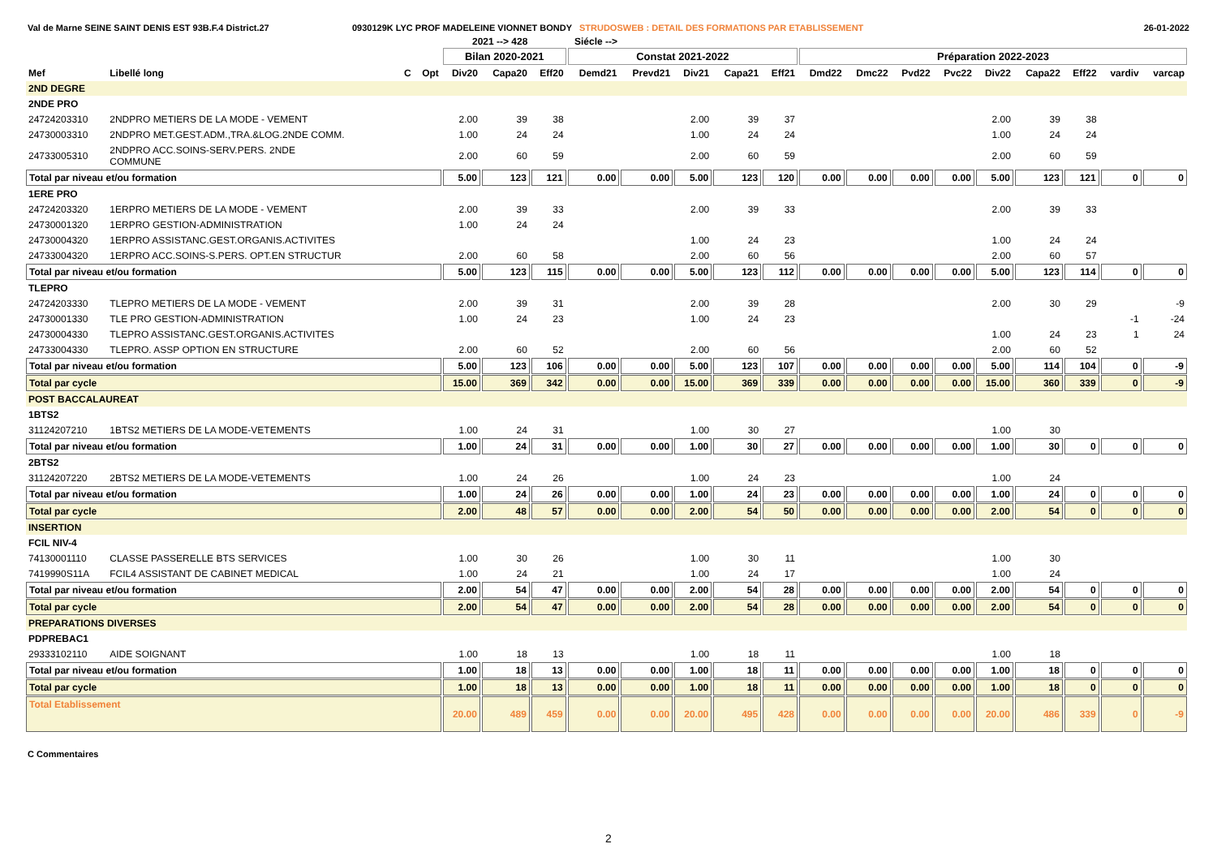Val de Marne SEINE SAINT DENIS EST 93B.F.4 District.27 0930129K LYC PROF MADELEINE VIONNET BONDY STRUDOSWEB : DETAIL DES FORMATIONS PAR ETABLISSEMENT
26-01-2022
2021 --> 428 Siécle -->
| | | | | Bilan 2020-2021 | | | Constat 2021-2022 | | | | | Préparation 2022-2023 | | | | | | | | |
| --- | --- | --- | --- | --- | --- | --- | --- | --- | --- | --- | --- | --- | --- | --- | --- | --- | --- | --- | --- | --- |
| Mef | Libellé long | C | Opt | Div20 | Capa20 | Eff20 | Demd21 | Prevd21 | Div21 | Capa21 | Eff21 | Dmd22 | Dmc22 | Pvd22 | Pvc22 | Div22 | Capa22 | Eff22 | vardiv | varcap |
| 2ND DEGRE | | | | | | | | | | | | | | | | | | | | |
| 2NDE PRO | | | | | | | | | | | | | | | | | | | | |
| 24724203310 | 2NDPRO METIERS DE LA MODE - VEMENT | | | 2.00 | 39 | 38 | | | 2.00 | 39 | 37 | | | | | 2.00 | 39 | 38 | | |
| 24730003310 | 2NDPRO MET.GEST.ADM.,TRA.&LOG.2NDE COMM. | | | 1.00 | 24 | 24 | | | 1.00 | 24 | 24 | | | | | 1.00 | 24 | 24 | | |
| 24733005310 | 2NDPRO ACC.SOINS-SERV.PERS. 2NDE COMMUNE | | | 2.00 | 60 | 59 | | | 2.00 | 60 | 59 | | | | | 2.00 | 60 | 59 | | |
| Total par niveau et/ou formation | | | | 5.00 | 123 | 121 | 0.00 | 0.00 | 5.00 | 123 | 120 | 0.00 | 0.00 | 0.00 | 0.00 | 5.00 | 123 | 121 | 0 | 0 |
| 1ERE PRO | | | | | | | | | | | | | | | | | | | | |
| 24724203320 | 1ERPRO METIERS DE LA MODE - VEMENT | | | 2.00 | 39 | 33 | | | 2.00 | 39 | 33 | | | | | 2.00 | 39 | 33 | | |
| 24730001320 | 1ERPRO GESTION-ADMINISTRATION | | | 1.00 | 24 | 24 | | | | | | | | | | | | | | |
| 24730004320 | 1ERPRO ASSISTANC.GEST.ORGANIS.ACTIVITES | | | | | | | | 1.00 | 24 | 23 | | | | | 1.00 | 24 | 24 | | |
| 24733004320 | 1ERPRO ACC.SOINS-S.PERS. OPT.EN STRUCTUR | | | 2.00 | 60 | 58 | | | 2.00 | 60 | 56 | | | | | 2.00 | 60 | 57 | | |
| Total par niveau et/ou formation | | | | 5.00 | 123 | 115 | 0.00 | 0.00 | 5.00 | 123 | 112 | 0.00 | 0.00 | 0.00 | 0.00 | 5.00 | 123 | 114 | 0 | 0 |
| TLEPRO | | | | | | | | | | | | | | | | | | | | |
| 24724203330 | TLEPRO METIERS DE LA MODE - VEMENT | | | 2.00 | 39 | 31 | | | 2.00 | 39 | 28 | | | | | 2.00 | 30 | 29 | | -9 |
| 24730001330 | TLE PRO GESTION-ADMINISTRATION | | | 1.00 | 24 | 23 | | | 1.00 | 24 | 23 | | | | | | | | -1 | -24 |
| 24730004330 | TLEPRO ASSISTANC.GEST.ORGANIS.ACTIVITES | | | | | | | | | | | | | | | 1.00 | 24 | 23 | 1 | 24 |
| 24733004330 | TLEPRO. ASSP OPTION EN STRUCTURE | | | 2.00 | 60 | 52 | | | 2.00 | 60 | 56 | | | | | 2.00 | 60 | 52 | | |
| Total par niveau et/ou formation | | | | 5.00 | 123 | 106 | 0.00 | 0.00 | 5.00 | 123 | 107 | 0.00 | 0.00 | 0.00 | 0.00 | 5.00 | 114 | 104 | 0 | -9 |
| Total par cycle | | | | 15.00 | 369 | 342 | 0.00 | 0.00 | 15.00 | 369 | 339 | 0.00 | 0.00 | 0.00 | 0.00 | 15.00 | 360 | 339 | 0 | -9 |
| POST BACCALAUREAT | | | | | | | | | | | | | | | | | | | | |
| 1BTS2 | | | | | | | | | | | | | | | | | | | | |
| 31124207210 | 1BTS2 METIERS DE LA MODE-VETEMENTS | | | 1.00 | 24 | 31 | | | 1.00 | 30 | 27 | | | | | 1.00 | 30 | | | |
| Total par niveau et/ou formation | | | | 1.00 | 24 | 31 | 0.00 | 0.00 | 1.00 | 30 | 27 | 0.00 | 0.00 | 0.00 | 0.00 | 1.00 | 30 | 0 | 0 | 0 |
| 2BTS2 | | | | | | | | | | | | | | | | | | | | |
| 31124207220 | 2BTS2 METIERS DE LA MODE-VETEMENTS | | | 1.00 | 24 | 26 | | | 1.00 | 24 | 23 | | | | | 1.00 | 24 | | | |
| Total par niveau et/ou formation | | | | 1.00 | 24 | 26 | 0.00 | 0.00 | 1.00 | 24 | 23 | 0.00 | 0.00 | 0.00 | 0.00 | 1.00 | 24 | 0 | 0 | 0 |
| Total par cycle | | | | 2.00 | 48 | 57 | 0.00 | 0.00 | 2.00 | 54 | 50 | 0.00 | 0.00 | 0.00 | 0.00 | 2.00 | 54 | 0 | 0 | 0 |
| INSERTION | | | | | | | | | | | | | | | | | | | | |
| FCIL NIV-4 | | | | | | | | | | | | | | | | | | | | |
| 74130001110 | CLASSE PASSERELLE BTS SERVICES | | | 1.00 | 30 | 26 | | | 1.00 | 30 | 11 | | | | | 1.00 | 30 | | | |
| 7419990S11A | FCIL4 ASSISTANT DE CABINET MEDICAL | | | 1.00 | 24 | 21 | | | 1.00 | 24 | 17 | | | | | 1.00 | 24 | | | |
| Total par niveau et/ou formation | | | | 2.00 | 54 | 47 | 0.00 | 0.00 | 2.00 | 54 | 28 | 0.00 | 0.00 | 0.00 | 0.00 | 2.00 | 54 | 0 | 0 | 0 |
| Total par cycle | | | | 2.00 | 54 | 47 | 0.00 | 0.00 | 2.00 | 54 | 28 | 0.00 | 0.00 | 0.00 | 0.00 | 2.00 | 54 | 0 | 0 | 0 |
| PREPARATIONS DIVERSES | | | | | | | | | | | | | | | | | | | | |
| PDPREBAC1 | | | | | | | | | | | | | | | | | | | | |
| 29333102110 | AIDE SOIGNANT | | | 1.00 | 18 | 13 | | | 1.00 | 18 | 11 | | | | | 1.00 | 18 | | | |
| Total par niveau et/ou formation | | | | 1.00 | 18 | 13 | 0.00 | 0.00 | 1.00 | 18 | 11 | 0.00 | 0.00 | 0.00 | 0.00 | 1.00 | 18 | 0 | 0 | 0 |
| Total par cycle | | | | 1.00 | 18 | 13 | 0.00 | 0.00 | 1.00 | 18 | 11 | 0.00 | 0.00 | 0.00 | 0.00 | 1.00 | 18 | 0 | 0 | 0 |
| Total Etablissement | | | | 20.00 | 489 | 459 | 0.00 | 0.00 | 20.00 | 495 | 428 | 0.00 | 0.00 | 0.00 | 0.00 | 20.00 | 486 | 339 | 0 | -9 |
C Commentaires
2